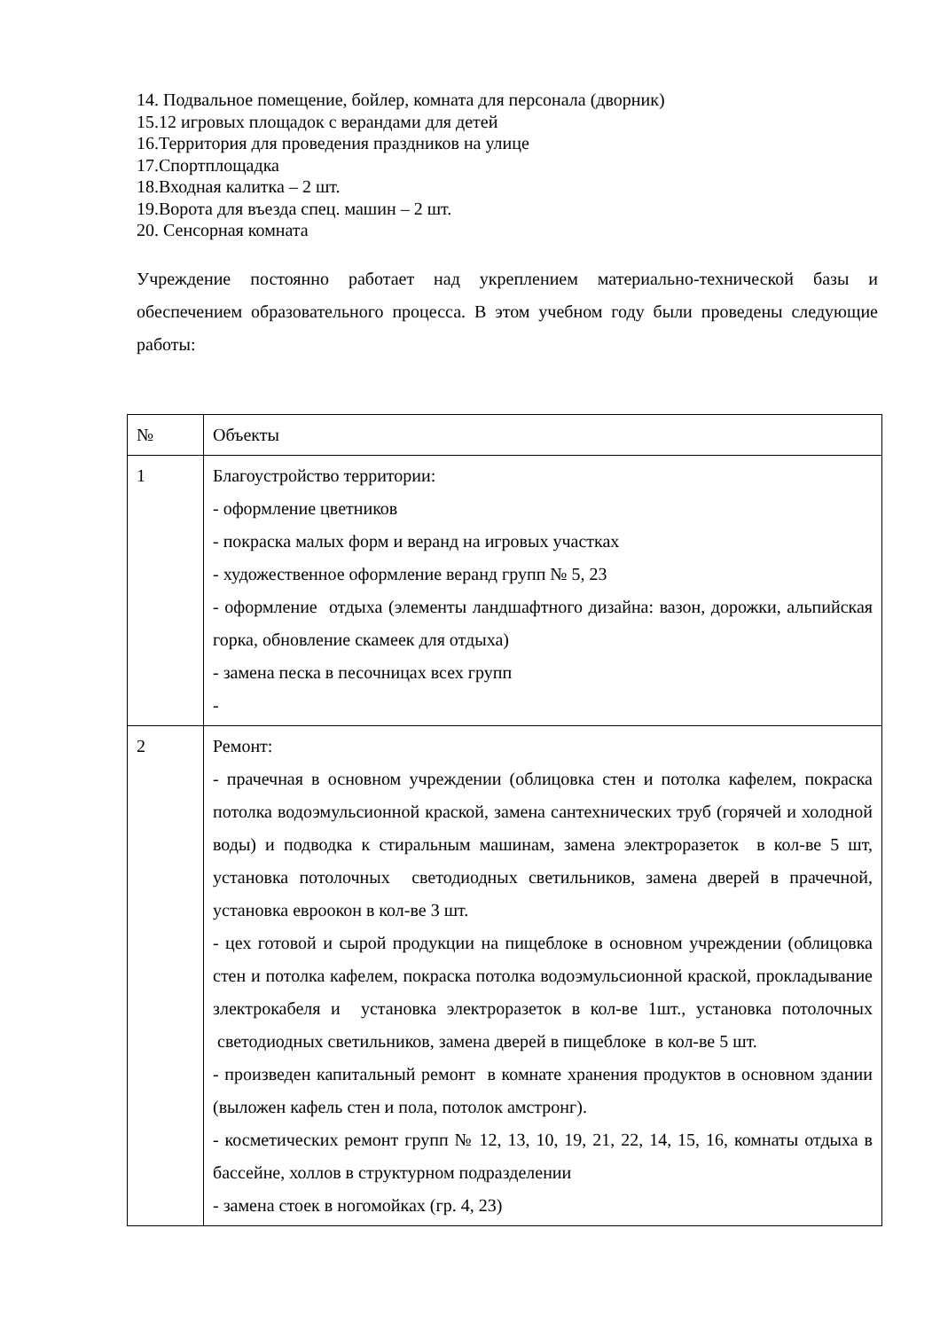14. Подвальное помещение, бойлер, комната для персонала (дворник)
15.12 игровых площадок с верандами для детей
16.Территория для проведения праздников на улице
17.Спортплощадка
18.Входная калитка – 2 шт.
19.Ворота для въезда спец. машин – 2 шт.
20. Сенсорная комната
Учреждение постоянно работает над укреплением материально-технической базы и обеспечением образовательного процесса. В этом учебном году были проведены следующие работы:
| № | Объекты |
| 1 | Благоустройство территории: - оформление цветников - покраска малых форм и веранд на игровых участках - художественное оформление веранд групп № 5, 23 - оформление отдыха (элементы ландшафтного дизайна: вазон, дорожки, альпийская горка, обновление скамеек для отдыха) - замена песка в песочницах всех групп - |
| 2 | Ремонт: - прачечная в основном учреждении (облицовка стен и потолка кафелем, покраска потолка водоэмульсионной краской, замена сантехнических труб (горячей и холодной воды) и подводка к стиральным машинам, замена электроразеток в кол-ве 5 шт, установка потолочных светодиодных светильников, замена дверей в прачечной, установка евроокон в кол-ве 3 шт. - цех готовой и сырой продукции на пищеблоке в основном учреждении (облицовка стен и потолка кафелем, покраска потолка водоэмульсионной краской, прокладывание злектрокабеля и установка электроразеток в кол-ве 1шт., установка потолочных светодиодных светильников, замена дверей в пищеблоке в кол-ве 5 шт. - произведен капитальный ремонт в комнате хранения продуктов в основном здании (выложен кафель стен и пола, потолок амстронг). - косметических ремонт групп № 12, 13, 10, 19, 21, 22, 14, 15, 16, комнаты отдыха в бассейне, холлов в структурном подразделении - замена стоек в ногомойках (гр. 4, 23) |